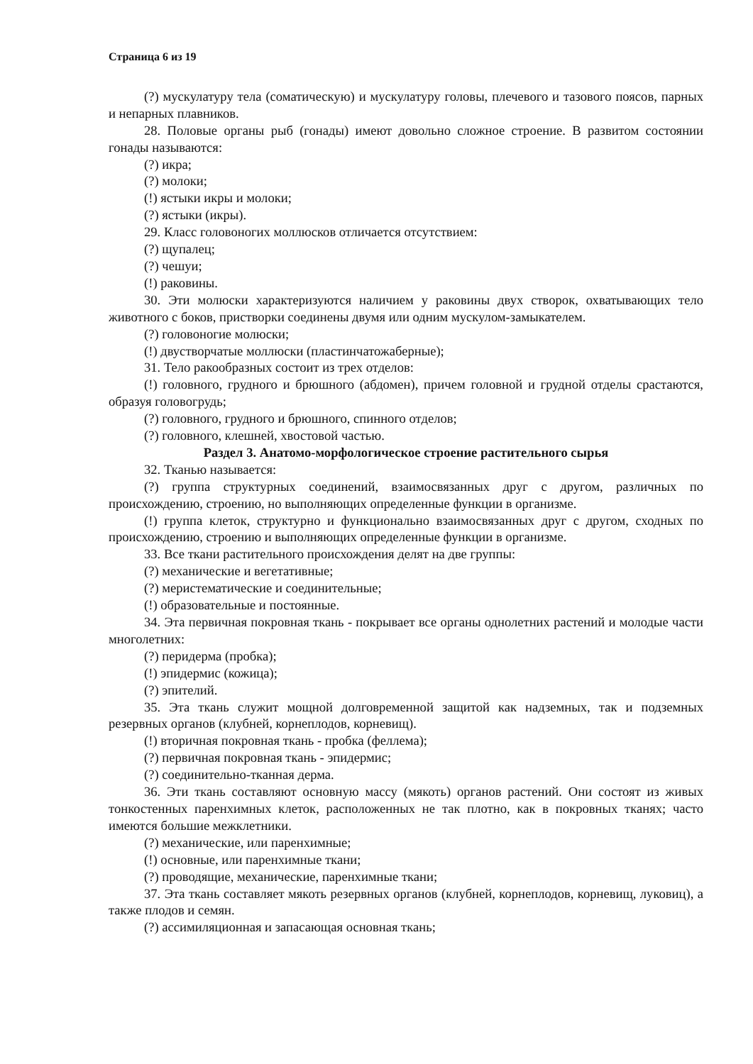Страница 6 из 19
(?) мускулатуру тела (соматическую) и мускулатуру головы, плечевого и тазового поясов, парных и непарных плавников.
28. Половые органы рыб (гонады) имеют довольно сложное строение. В развитом состоянии гонады называются:
(?) икра;
(?) молоки;
(!) ястыки икры и молоки;
(?) ястыки (икры).
29. Класс головоногих моллюсков отличается отсутствием:
(?) щупалец;
(?) чешуи;
(!) раковины.
30. Эти молюски характеризуются наличием у раковины двух створок, охватывающих тело животного с боков, пристворки соединены двумя или одним мускулом-замыкателем.
(?) головоногие молюски;
(!) двустворчатые моллюски (пластинчатожаберные);
31. Тело ракообразных состоит из трех отделов:
(!) головного, грудного и брюшного (абдомен), причем головной и грудной отделы срастаются, образуя головогрудь;
(?) головного, грудного и брюшного, спинного отделов;
(?) головного, клешней, хвостовой частью.
Раздел 3. Анатомо-морфологическое строение растительного сырья
32. Тканью называется:
(?) группа структурных соединений, взаимосвязанных друг с другом, различных по происхождению, строению, но выполняющих определенные функции в организме.
(!) группа клеток, структурно и функционально взаимосвязанных друг с другом, сходных по происхождению, строению и выполняющих определенные функции в организме.
33. Все ткани растительного происхождения делят на две группы:
(?) механические и вегетативные;
(?) меристематические и соединительные;
(!) образовательные и постоянные.
34. Эта первичная покровная ткань - покрывает все органы однолетних растений и молодые части многолетних:
(?) перидерма (пробка);
(!) эпидермис (кожица);
(?) эпителий.
35. Эта ткань служит мощной долговременной защитой как надземных, так и подземных резервных органов (клубней, корнеплодов, корневищ).
(!) вторичная покровная ткань - пробка (феллема);
(?) первичная покровная ткань - эпидермис;
(?) соединительно-тканная дерма.
36. Эти ткань составляют основную массу (мякоть) органов растений. Они состоят из живых тонкостенных паренхимных клеток, расположенных не так плотно, как в покровных тканях; часто имеются большие межклетники.
(?) механические, или паренхимные;
(!) основные, или паренхимные ткани;
(?) проводящие, механические, паренхимные ткани;
37. Эта ткань составляет мякоть резервных органов (клубней, корнеплодов, корневищ, луковиц), а также плодов и семян.
(?) ассимиляционная и запасающая основная ткань;